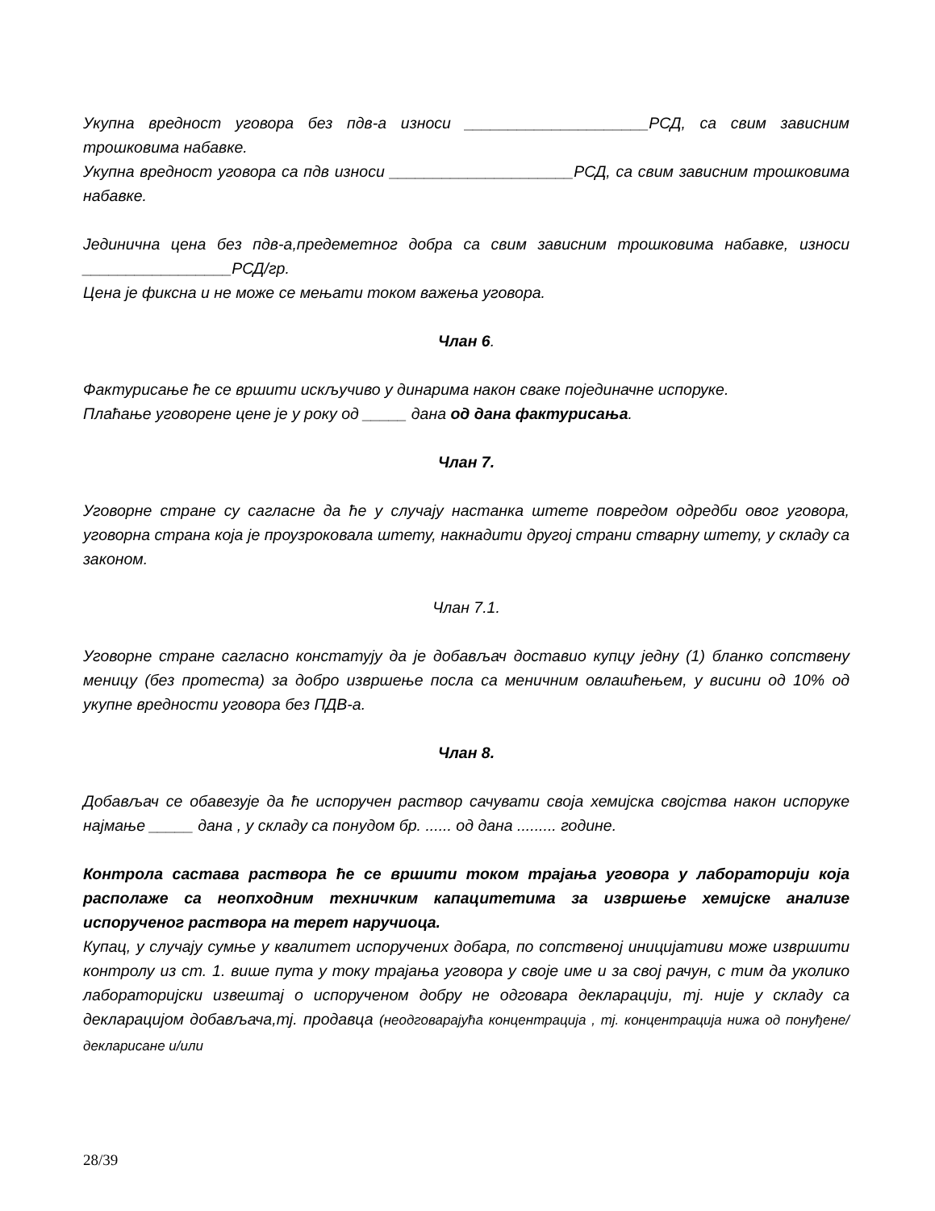Укупна вредност уговора без пдв-а износи _____________________РСД, са свим зависним трошковима набавке.
Укупна вредност уговора са пдв износи _____________________РСД, са свим зависним трошковима набавке.
Јединична цена без пдв-а,предеметног добра са свим зависним трошковима набавке, износи _________________РСД/гр.
Цена је фиксна и не може се мењати током важења уговора.
Члан 6.
Фактурисање ће се вршити искључиво у динарима након сваке појединачне испоруке.
Плаћање уговорене цене је у року од _____ дана од дана фактурисања.
Члан 7.
Уговорне стране су сагласне да ће у случају настанка штете повредом одредби овог уговора, уговорна страна која је проузроковала штету, накнадити другој страни стварну штету, у складу са законом.
Члан 7.1.
Уговорне стране сагласно констатују да је добављач доставио купцу једну (1) бланко сопствену меницу (без протеста) за добро извршење посла са меничним овлашћењем, у висини од 10% од укупне вредности уговора без ПДВ-а.
Члан 8.
Добављач се обавезује да ће испоручен раствор сачувати своја хемијска својства након испоруке најмање _____ дана , у складу са понудом бр. ...... од дана ......... године.
Контрола састава раствора ће се вршити током трајања уговора у лабораторији која располаже са неопходним техничким капацитетима за извршење хемијске анализе испорученог раствора на терет наручиоца.
Купац, у случају сумње у квалитет испоручених добара, по сопственој иницијативи може извршити контролу из ст. 1. више пута у току трајања уговора у своје име и за свој рачун, с тим да уколико лабораторијски извештај о испорученом добру не одговара декларацији, тј. није у складу са декларацијом добављача,тј. продавца (неодговарајућа концентрација , тј. концентрација нижа од понуђене/декларисане и/или
28/39